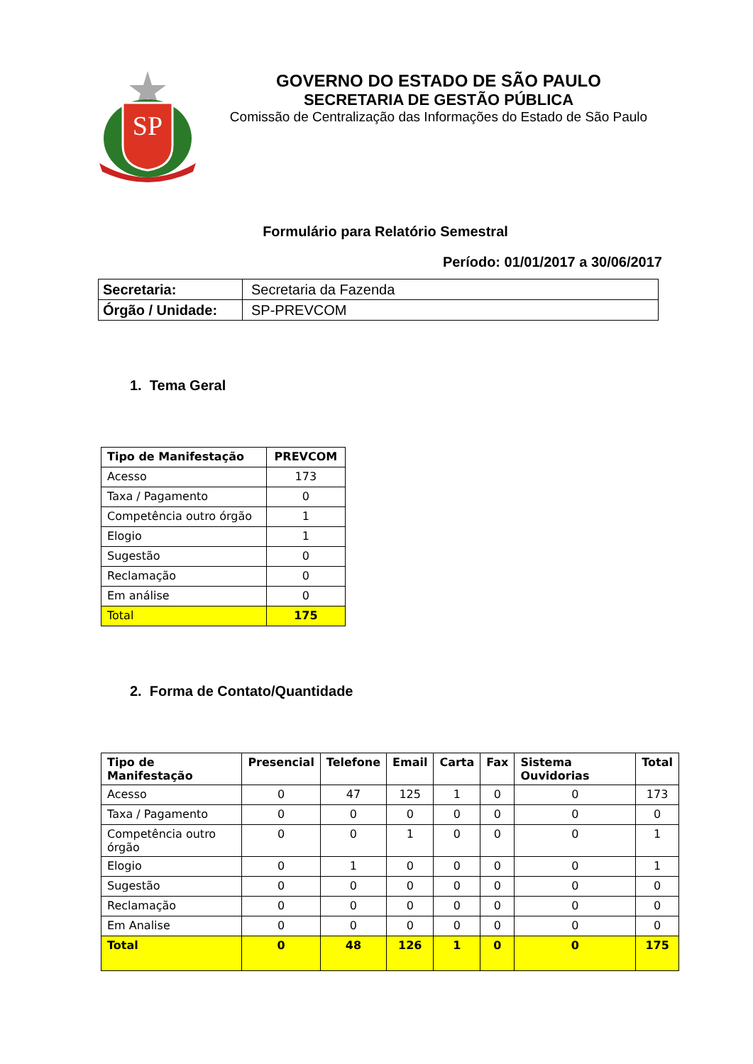SP
GOVERNO DO ESTADO DE SÃO PAULO
SECRETARIA DE GESTÃO PÚBLICA
Comissão de Centralização das Informações do Estado de São Paulo
Formulário para Relatório Semestral
Período: 01/01/2017 a 30/06/2017
| Secretaria: | Secretaria da Fazenda |
| Órgão / Unidade: | SP-PREVCOM |
1. Tema Geral
| Tipo de Manifestação | PREVCOM |
| --- | --- |
| Acesso | 173 |
| Taxa / Pagamento | 0 |
| Competência outro órgão | 1 |
| Elogio | 1 |
| Sugestão | 0 |
| Reclamação | 0 |
| Em análise | 0 |
| Total | 175 |
2. Forma de Contato/Quantidade
| Tipo de Manifestação | Presencial | Telefone | Email | Carta | Fax | Sistema Ouvidorias | Total |
| --- | --- | --- | --- | --- | --- | --- | --- |
| Acesso | 0 | 47 | 125 | 1 | 0 | 0 | 173 |
| Taxa / Pagamento | 0 | 0 | 0 | 0 | 0 | 0 | 0 |
| Competência outro órgão | 0 | 0 | 1 | 0 | 0 | 0 | 1 |
| Elogio | 0 | 1 | 0 | 0 | 0 | 0 | 1 |
| Sugestão | 0 | 0 | 0 | 0 | 0 | 0 | 0 |
| Reclamação | 0 | 0 | 0 | 0 | 0 | 0 | 0 |
| Em Analise | 0 | 0 | 0 | 0 | 0 | 0 | 0 |
| Total | 0 | 48 | 126 | 1 | 0 | 0 | 175 |